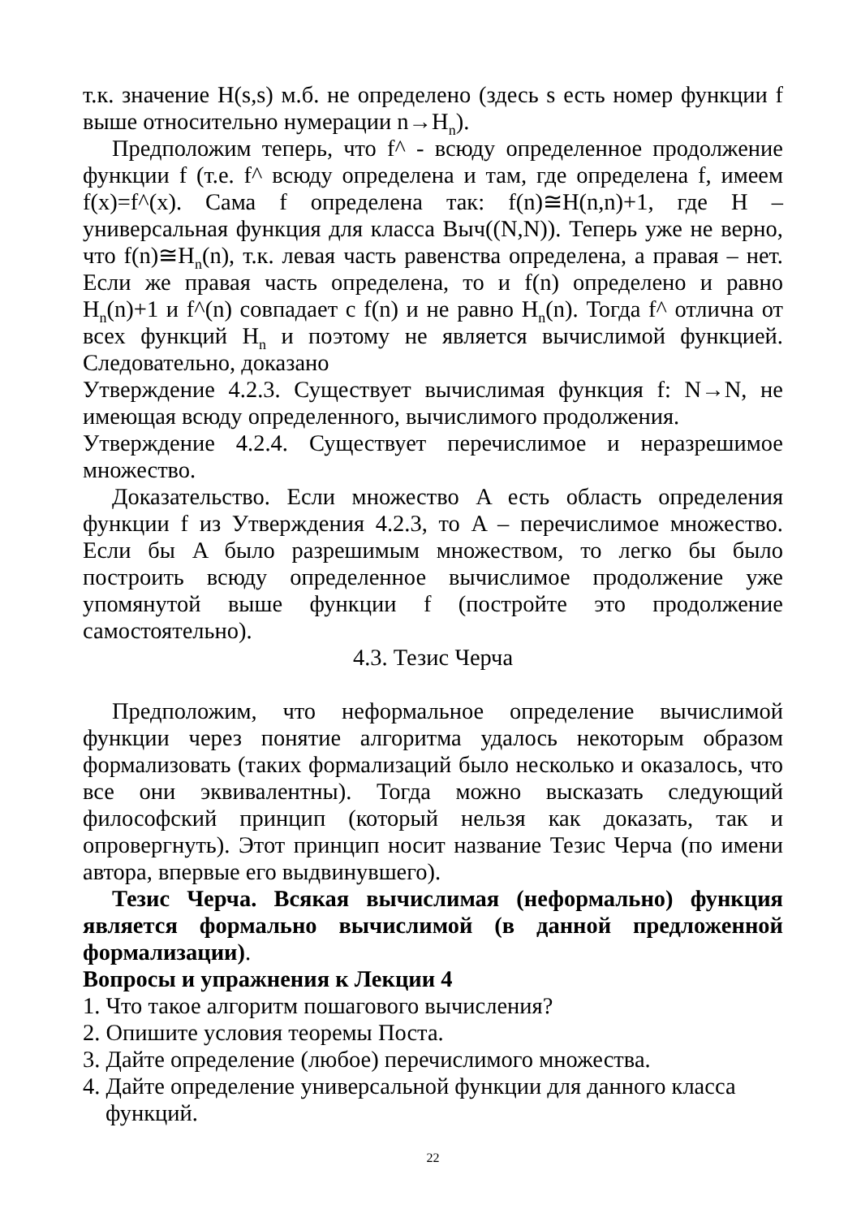т.к. значение H(s,s) м.б. не определено (здесь s есть номер функции f выше относительно нумерации n→H<sub>n</sub>).
Предположим теперь, что f^ - всюду определенное продолжение функции f (т.е. f^ всюду определена и там, где определена f, имеем f(x)=f^(x). Сама f определена так: f(n)≅H(n,n)+1, где H – универсальная функция для класса Выч((N,N)). Теперь уже не верно, что f(n)≅H<sub>n</sub>(n), т.к. левая часть равенства определена, а правая – нет. Если же правая часть определена, то и f(n) определено и равно H<sub>n</sub>(n)+1 и f^(n) совпадает с f(n) и не равно H<sub>n</sub>(n). Тогда f^ отлична от всех функций H<sub>n</sub> и поэтому не является вычислимой функцией. Следовательно, доказано
Утверждение 4.2.3. Существует вычислимая функция f: N→N, не имеющая всюду определенного, вычислимого продолжения.
Утверждение 4.2.4. Существует перечислимое и неразрешимое множество.
Доказательство. Если множество A есть область определения функции f из Утверждения 4.2.3, то A – перечислимое множество. Если бы A было разрешимым множеством, то легко бы было построить всюду определенное вычислимое продолжение уже упомянутой выше функции f (постройте это продолжение самостоятельно).
4.3. Тезис Черча
Предположим, что неформальное определение вычислимой функции через понятие алгоритма удалось некоторым образом формализовать (таких формализаций было несколько и оказалось, что все они эквивалентны). Тогда можно высказать следующий философский принцип (который нельзя как доказать, так и опровергнуть). Этот принцип носит название Тезис Черча (по имени автора, впервые его выдвинувшего).
Тезис Черча. Всякая вычислимая (неформально) функция является формально вычислимой (в данной предложенной формализации).
Вопросы и упражнения к Лекции 4
1. Что такое алгоритм пошагового вычисления?
2. Опишите условия теоремы Поста.
3. Дайте определение (любое) перечислимого множества.
4. Дайте определение универсальной функции для данного класса функций.
22